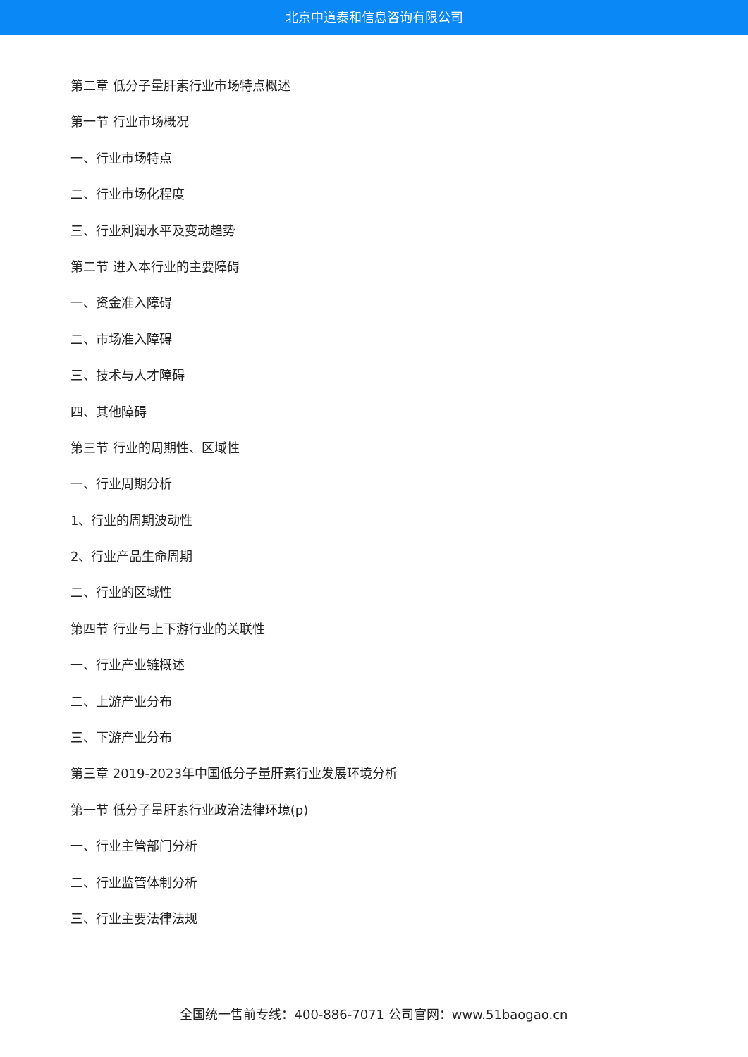北京中道泰和信息咨询有限公司
第二章 低分子量肝素行业市场特点概述
第一节 行业市场概况
一、行业市场特点
二、行业市场化程度
三、行业利润水平及变动趋势
第二节 进入本行业的主要障碍
一、资金准入障碍
二、市场准入障碍
三、技术与人才障碍
四、其他障碍
第三节 行业的周期性、区域性
一、行业周期分析
1、行业的周期波动性
2、行业产品生命周期
二、行业的区域性
第四节 行业与上下游行业的关联性
一、行业产业链概述
二、上游产业分布
三、下游产业分布
第三章 2019-2023年中国低分子量肝素行业发展环境分析
第一节 低分子量肝素行业政治法律环境(p)
一、行业主管部门分析
二、行业监管体制分析
三、行业主要法律法规
全国统一售前专线：400-886-7071 公司官网：www.51baogao.cn